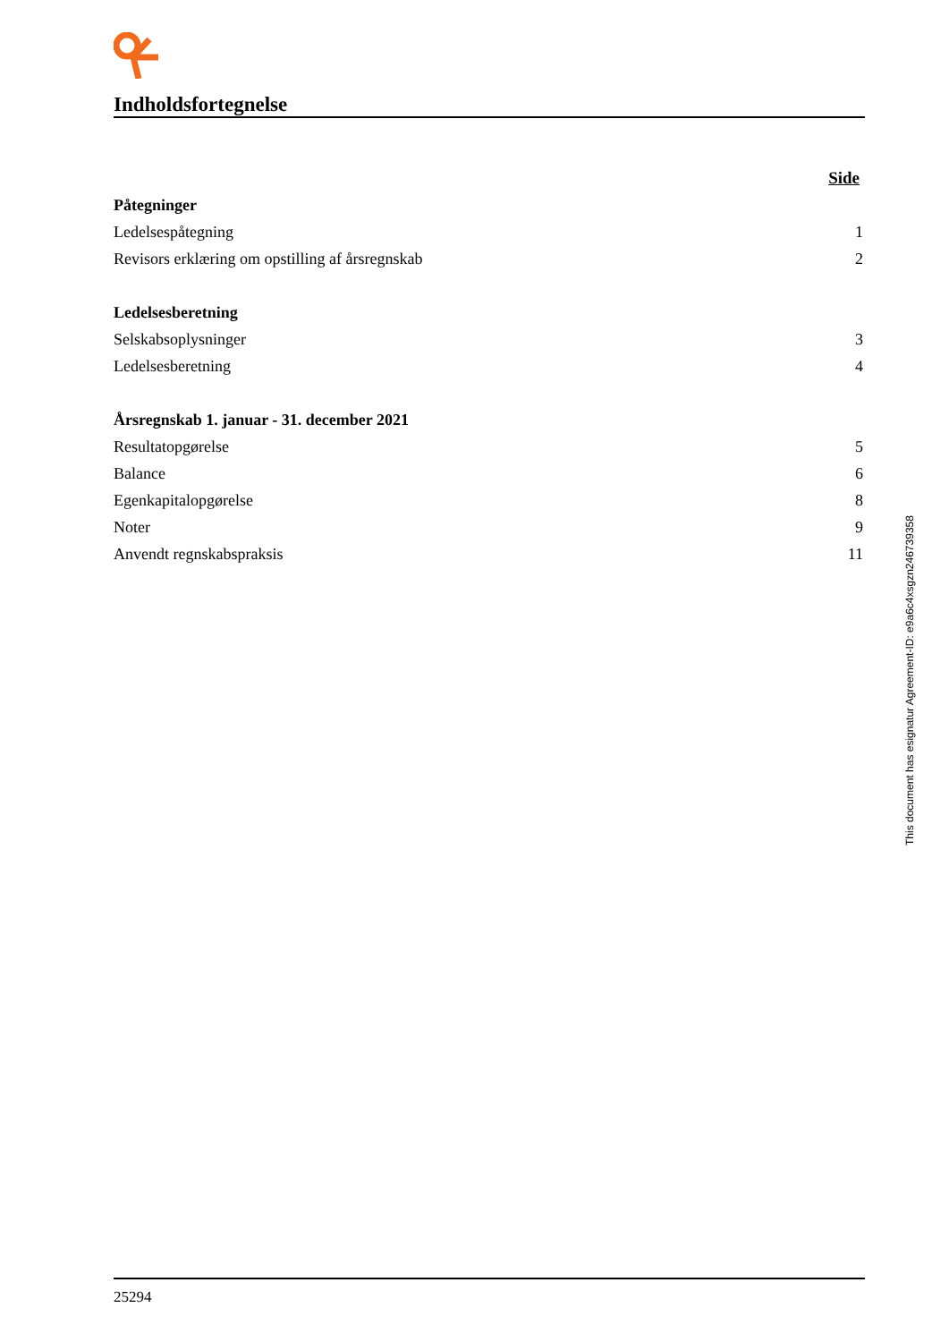Indholdsfortegnelse
| | Side |
| Påtegninger | |
| Ledelsespåtegning | 1 |
| Revisors erklæring om opstilling af årsregnskab | 2 |
| Ledelsesberetning | |
| Selskabsoplysninger | 3 |
| Ledelsesberetning | 4 |
| Årsregnskab 1. januar - 31. december 2021 | |
| Resultatopgørelse | 5 |
| Balance | 6 |
| Egenkapitalopgørelse | 8 |
| Noter | 9 |
| Anvendt regnskabspraksis | 11 |
This document has esignatur Agreement-ID: e9a6c4xsgzn246739358
25294